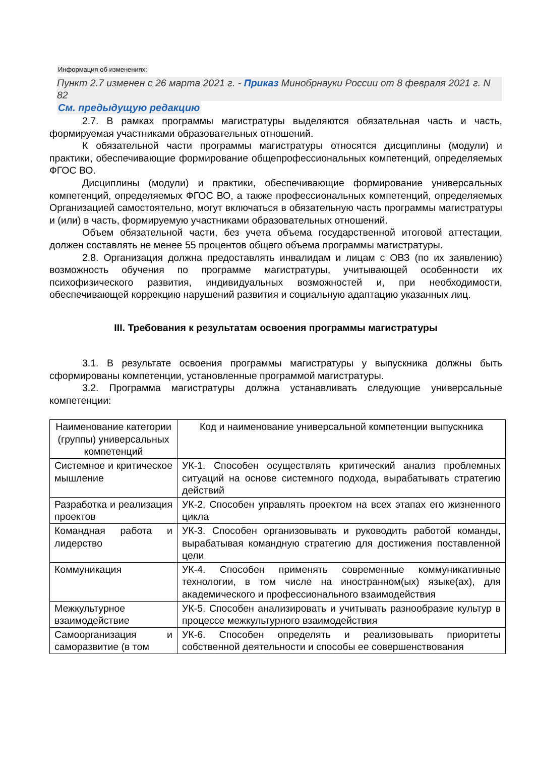Информация об изменениях:
Пункт 2.7 изменен с 26 марта 2021 г. - Приказ Минобрнауки России от 8 февраля 2021 г. N 82
См. предыдущую редакцию
2.7. В рамках программы магистратуры выделяются обязательная часть и часть, формируемая участниками образовательных отношений.
К обязательной части программы магистратуры относятся дисциплины (модули) и практики, обеспечивающие формирование общепрофессиональных компетенций, определяемых ФГОС ВО.
Дисциплины (модули) и практики, обеспечивающие формирование универсальных компетенций, определяемых ФГОС ВО, а также профессиональных компетенций, определяемых Организацией самостоятельно, могут включаться в обязательную часть программы магистратуры и (или) в часть, формируемую участниками образовательных отношений.
Объем обязательной части, без учета объема государственной итоговой аттестации, должен составлять не менее 55 процентов общего объема программы магистратуры.
2.8. Организация должна предоставлять инвалидам и лицам с ОВЗ (по их заявлению) возможность обучения по программе магистратуры, учитывающей особенности их психофизического развития, индивидуальных возможностей и, при необходимости, обеспечивающей коррекцию нарушений развития и социальную адаптацию указанных лиц.
III. Требования к результатам освоения программы магистратуры
3.1. В результате освоения программы магистратуры у выпускника должны быть сформированы компетенции, установленные программой магистратуры.
3.2. Программа магистратуры должна устанавливать следующие универсальные компетенции:
| Наименование категории (группы) универсальных компетенций | Код и наименование универсальной компетенции выпускника |
| --- | --- |
| Системное и критическое мышление | УК-1. Способен осуществлять критический анализ проблемных ситуаций на основе системного подхода, вырабатывать стратегию действий |
| Разработка и реализация проектов | УК-2. Способен управлять проектом на всех этапах его жизненного цикла |
| Командная работа и лидерство | УК-3. Способен организовывать и руководить работой команды, вырабатывая командную стратегию для достижения поставленной цели |
| Коммуникация | УК-4. Способен применять современные коммуникативные технологии, в том числе на иностранном(ых) языке(ах), для академического и профессионального взаимодействия |
| Межкультурное взаимодействие | УК-5. Способен анализировать и учитывать разнообразие культур в процессе межкультурного взаимодействия |
| Самоорганизация и саморазвитие (в том | УК-6. Способен определять и реализовывать приоритеты собственной деятельности и способы ее совершенствования |